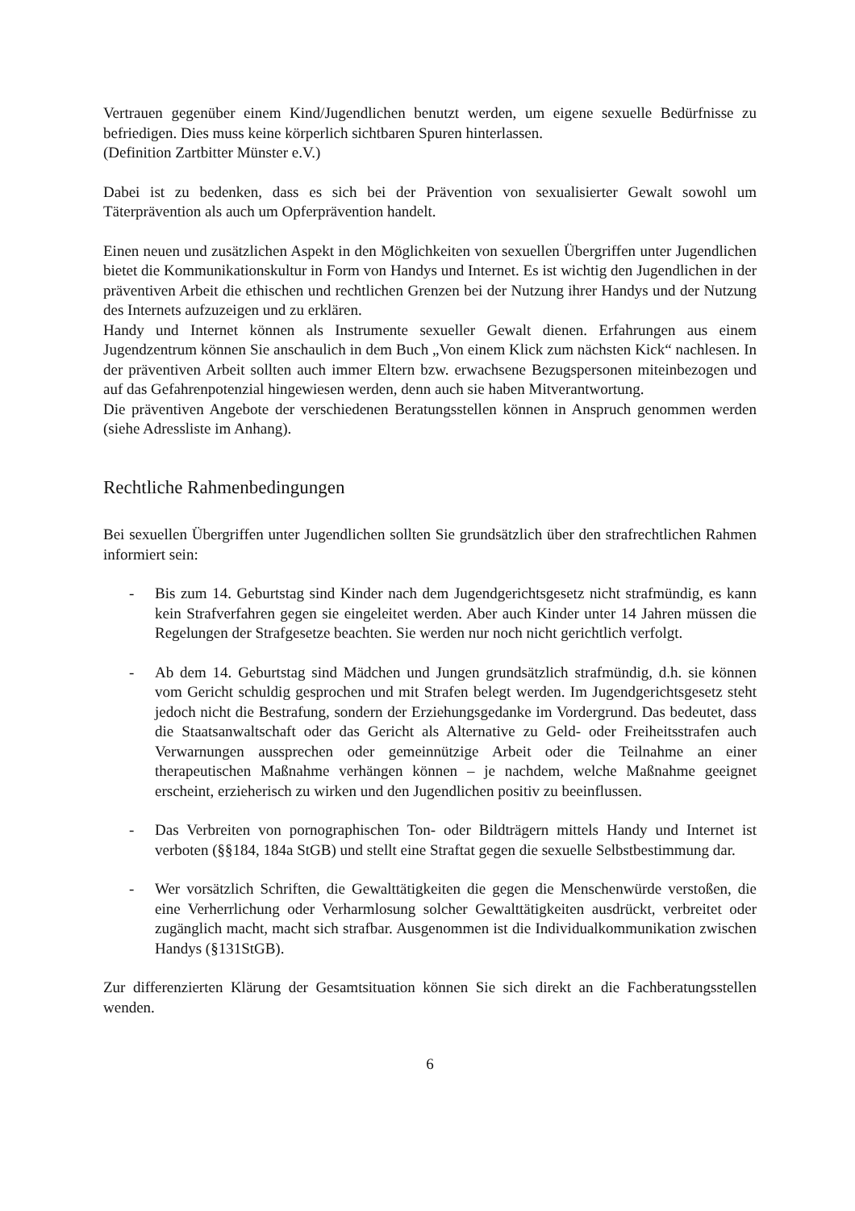Vertrauen gegenüber einem Kind/Jugendlichen benutzt werden, um eigene sexuelle Bedürfnisse zu befriedigen. Dies muss keine körperlich sichtbaren Spuren hinterlassen.
(Definition Zartbitter Münster e.V.)
Dabei ist zu bedenken, dass es sich bei der Prävention von sexualisierter Gewalt sowohl um Täterprävention als auch um Opferprävention handelt.
Einen neuen und zusätzlichen Aspekt in den Möglichkeiten von sexuellen Übergriffen unter Jugendlichen bietet die Kommunikationskultur in Form von Handys und Internet. Es ist wichtig den Jugendlichen in der präventiven Arbeit die ethischen und rechtlichen Grenzen bei der Nutzung ihrer Handys und der Nutzung des Internets aufzuzeigen und zu erklären.
Handy und Internet können als Instrumente sexueller Gewalt dienen. Erfahrungen aus einem Jugendzentrum können Sie anschaulich in dem Buch „Von einem Klick zum nächsten Kick“ nachlesen. In der präventiven Arbeit sollten auch immer Eltern bzw. erwachsene Bezugspersonen miteinbezogen und auf das Gefahrenpotenzial hingewiesen werden, denn auch sie haben Mitverantwortung.
Die präventiven Angebote der verschiedenen Beratungsstellen können in Anspruch genommen werden (siehe Adressliste im Anhang).
Rechtliche Rahmenbedingungen
Bei sexuellen Übergriffen unter Jugendlichen sollten Sie grundsätzlich über den strafrechtlichen Rahmen informiert sein:
- Bis zum 14. Geburtstag sind Kinder nach dem Jugendgerichtsgesetz nicht strafmündig, es kann kein Strafverfahren gegen sie eingeleitet werden. Aber auch Kinder unter 14 Jahren müssen die Regelungen der Strafgesetze beachten. Sie werden nur noch nicht gerichtlich verfolgt.
- Ab dem 14. Geburtstag sind Mädchen und Jungen grundsätzlich strafmündig, d.h. sie können vom Gericht schuldig gesprochen und mit Strafen belegt werden. Im Jugendgerichtsgesetz steht jedoch nicht die Bestrafung, sondern der Erziehungsgedanke im Vordergrund. Das bedeutet, dass die Staatsanwaltschaft oder das Gericht als Alternative zu Geld- oder Freiheitsstrafen auch Verwarnungen aussprechen oder gemeinnützige Arbeit oder die Teilnahme an einer therapeutischen Maßnahme verhängen können – je nachdem, welche Maßnahme geeignet erscheint, erzieherisch zu wirken und den Jugendlichen positiv zu beeinflussen.
- Das Verbreiten von pornographischen Ton- oder Bildträgern mittels Handy und Internet ist verboten (§§184, 184a StGB) und stellt eine Straftat gegen die sexuelle Selbstbestimmung dar.
- Wer vorsätzlich Schriften, die Gewalttätigkeiten die gegen die Menschenwürde verstoßen, die eine Verherrlichung oder Verharmlosung solcher Gewalttätigkeiten ausdrückt, verbreitet oder zugänglich macht, macht sich strafbar. Ausgenommen ist die Individualkommunikation zwischen Handys (§131StGB).
Zur differenzierten Klärung der Gesamtsituation können Sie sich direkt an die Fachberatungsstellen wenden.
6